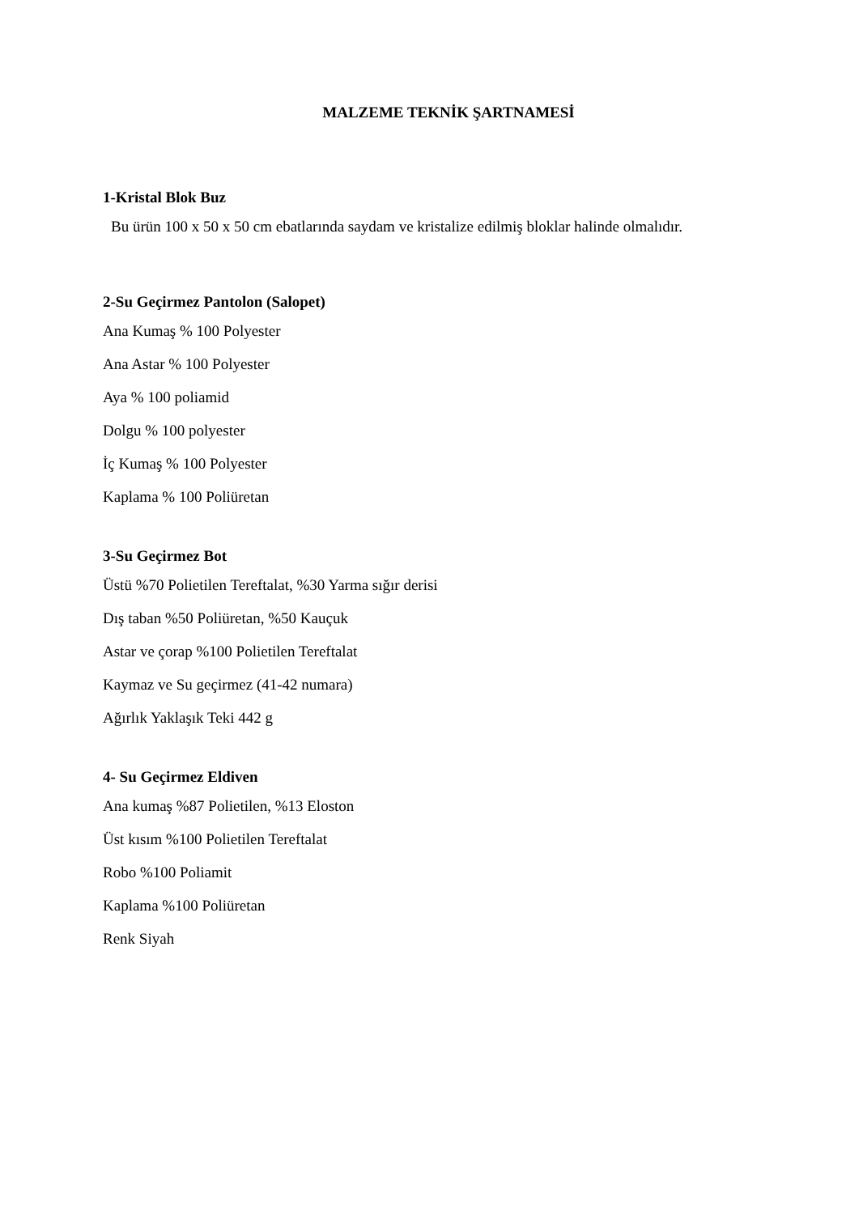MALZEME TEKNİK ŞARTNAMESİ
1-Kristal Blok Buz
Bu ürün 100 x 50 x 50 cm ebatlarında saydam ve kristalize edilmiş bloklar halinde olmalıdır.
2-Su Geçirmez Pantolon (Salopet)
Ana Kumaş % 100 Polyester
Ana Astar % 100 Polyester
Aya % 100 poliamid
Dolgu % 100 polyester
İç Kumaş % 100 Polyester
Kaplama % 100 Poliüretan
3-Su Geçirmez Bot
Üstü %70 Polietilen Tereftalat, %30 Yarma sığır derisi
Dış taban %50 Poliüretan, %50 Kauçuk
Astar ve çorap %100 Polietilen Tereftalat
Kaymaz ve Su geçirmez (41-42 numara)
Ağırlık Yaklaşık Teki 442 g
4- Su Geçirmez Eldiven
Ana kumaş %87 Polietilen, %13 Eloston
Üst kısım %100 Polietilen Tereftalat
Robo %100 Poliamit
Kaplama %100 Poliüretan
Renk Siyah